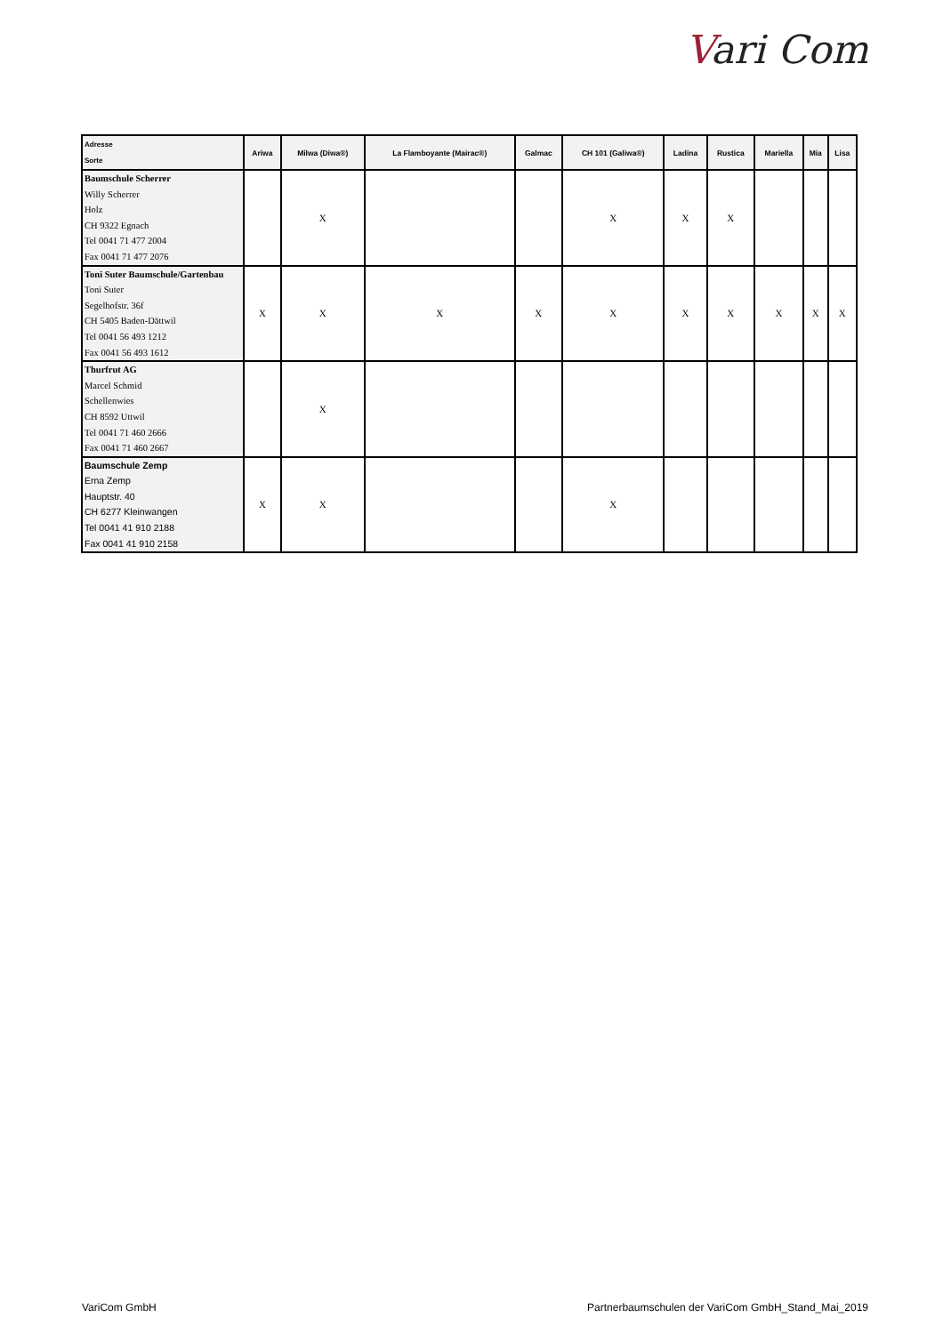Vari Com
| Adresse Sorte | Ariwa | Milwa (Diwa®) | La Flamboyante (Mairac®) | Galmac | CH 101 (Galiwa®) | Ladina | Rustica | Mariella | Mia | Lisa |
| --- | --- | --- | --- | --- | --- | --- | --- | --- | --- | --- |
| Baumschule Scherrer Willy Scherrer Holz CH 9322 Egnach Tel 0041 71 477 2004 Fax 0041 71 477 2076 | | X | | | X | X | X | | | |
| Toni Suter Baumschule/Gartenbau Toni Suter Segelhofstr. 36f CH 5405 Baden-Dättwil Tel 0041 56 493 1212 Fax 0041 56 493 1612 | X | X | X | X | X | X | X | X | X | X |
| Thurfrut AG Marcel Schmid Schellenwies CH 8592 Uttwil Tel 0041 71 460 2666 Fax 0041 71 460 2667 | | X | | | | | | | | |
| Baumschule Zemp Erna Zemp Hauptstr. 40 CH 6277 Kleinwangen Tel 0041 41 910 2188 Fax 0041 41 910 2158 | X | X | | | X | | | | | |
VariCom GmbH
Partnerbaumschulen der VariCom GmbH_Stand_Mai_2019